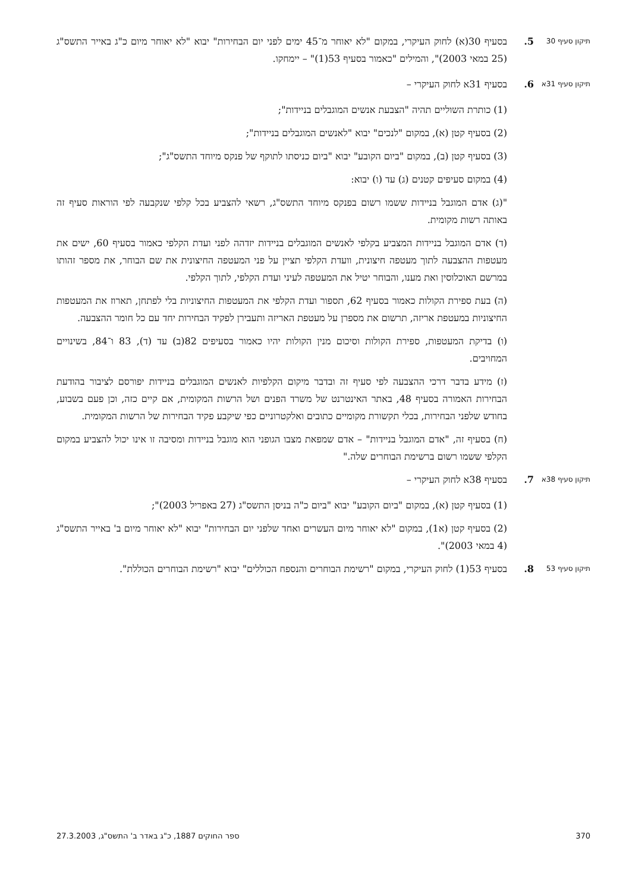תיקון סעיף 30
5. בסעיף 30(א) לחוק העיקרי, במקום "לא יאוחר מ־45 ימים לפני יום הבחירות" יבוא "לא יאוחר מיום כ"ג באייר התשס"ג (25 במאי 2003)", והמילים "כאמור בסעיף 53(1)" – יימחקו.
תיקון סעיף 31א
6. בסעיף 31א לחוק העיקרי –
(1) כותרת השוליים תהיה "הצבעת אנשים המוגבלים בניידות";
(2) בסעיף קטן (א), במקום "לנכים" יבוא "לאנשים המוגבלים בניידות";
(3) בסעיף קטן (ב), במקום "ביום הקובע" יבוא "ביום כניסתו לתוקף של פנקס מיוחד התשס"ג";
(4) במקום סעיפים קטנים (ג) עד (ו) יבוא:
"(ג) אדם המוגבל בניידות ששמו רשום בפנקס מיוחד התשס"ג, רשאי להצביע בכל קלפי שנקבעה לפי הוראות סעיף זה באותה רשות מקומית.
(ד) אדם המוגבל בניידות המצביע בקלפי לאנשים המוגבלים בניידות יזדהה לפני ועדת הקלפי כאמור בסעיף 60, ישים את מעטפות ההצבעה לתוך מעטפה חיצונית, וועדת הקלפי תציין על פני המעטפה החיצונית את שם הבוחר, את מספר זהותו במרשם האוכלוסין ואת מענו, והבוחר יטיל את המעטפה לעיני ועדת הקלפי, לתוך הקלפי.
(ה) בעת ספירת הקולות כאמור בסעיף 62, תספור ועדת הקלפי את המעטפות החיצוניות בלי לפתחן, תארוז את המעטפות החיצוניות במעטפת אריזה, תרשום את מספרן על מעטפת האריזה ותעבירן לפקיד הבחירות יחד עם כל חומר ההצבעה.
(ו) בדיקת המעטפות, ספירת הקולות וסיכום מנין הקולות יהיו כאמור בסעיפים 82(ב) עד (ד), 83 ו־84, בשינויים המחויבים.
(ז) מידע בדבר דרכי ההצבעה לפי סעיף זה ובדבר מיקום הקלפיות לאנשים המוגבלים בניידות יפורסם לציבור בהודעת הבחירות האמורה בסעיף 48, באתר האינטרנט של משרד הפנים ושל הרשות המקומית, אם קיים כזה, וכן פעם בשבוע, בחודש שלפני הבחירות, בכלי תקשורת מקומיים כתובים ואלקטרוניים כפי שיקבע פקיד הבחירות של הרשות המקומית.
(ח) בסעיף זה, "אדם המוגבל בניידות" – אדם שמפאת מצבו הגופני הוא מוגבל בניידות ומסיבה זו אינו יכול להצביע במקום הקלפי ששמו רשום ברשימת הבוחרים שלה."
תיקון סעיף 38א
7. בסעיף 38א לחוק העיקרי –
(1) בסעיף קטן (א), במקום "ביום הקובע" יבוא "ביום כ"ה בניסן התשס"ג (27 באפריל 2003)";
(2) בסעיף קטן (א1), במקום "לא יאוחר מיום העשרים ואחד שלפני יום הבחירות" יבוא "לא יאוחר מיום ב' באייר התשס"ג (4 במאי 2003)".
תיקון סעיף 53
8. בסעיף 53(1) לחוק העיקרי, במקום "רשימת הבוחרים והנספח הכוללים" יבוא "רשימת הבוחרים הכוללת".
370 ספר החוקים 1887, כ"ג באדר ב' התשס"ג, 27.3.2003